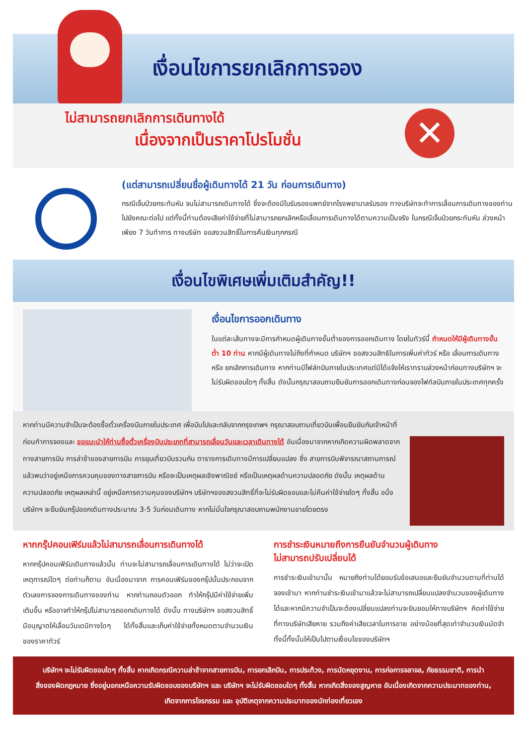เงื่อนไขการยกเลิกการจอง
✕
ไม่สามารถยกเลิกการเดินทางได้
เนื่องจากเป็นราคาโปรโมชั่น
(แต่สามารถเปลี่ยนชื่อผู้เดินทางได้ 21 วัน ก่อนการเดินทาง)
กรณีเจ็บป่วยกระทันหัน จนไม่สามารถเดินทางได้ ซึ่งจะต้องมีใบรับรองแพทย์จากโรงพยาบาลรับรอง ทางบริษัทจะทำการเลื่อนการเดินทางของท่านไปยังคณะต่อไป แต่ทั้งนี้ท่านต้องเสียค่าใช้จ่ายที่ไม่สามารถยกเลิกหรือเลื่อนการเดินทางได้ตามความเป็นจริง ในกรณีเจ็บป่วยกระทันหัน ล่วงหน้าเพียง 7 วันทำการ ทางบริษัท ขอสงวนสิทธิ์ในการคืนเงินทุกกรณี
เงื่อนไขพิเศษเพิ่มเติมสำคัญ!!
เงื่อนไขการออกเดินทาง
ในแต่ละเส้นทางจะมีการกำหนดผู้เดินทางขั้นต่ำของการออกเดินทาง โดยในทัวร์นี้ กำหนดให้มีผู้เดินทางขั้นต่ำ 10 ท่าน หากมีผู้เดินทางไม่ถึงที่กำหนด บริษัทฯ ขอสงวนสิทธิในการเพิ่มค่าทัวร์ หรือ เลื่อนการเดินทาง หรือ ยกเลิกการเดินทาง หากท่านมีไฟล์ทบินภายในประเทศแต่มิได้แจ้งให้เราทราบล่วงหน้าก่อนทางบริษัทฯ จะไม่รับผิดชอบใดๆ ทั้งสิ้น ดังนั้นกรุณาสอบถามยืนยันการออกเดินทางก่อนจองไฟท์ลบินภายในประเทศทุกครั้ง
หากท่านมีความจำเป็นจะต้องซื้อตั๋วเครื่องบินภายในประเทศ เพื่อบินไปและกลับจากกรุงเทพฯ กรุณาสอบถามเที่ยวบินเพื่อนยืนยันกับเจ้าหน้าที่ก่อนทำการจองและ ขอแนะนำให้ท่านซื้อตั๋วเครื่องบินประเภทที่สามารถเลื่อนวันและเวลาเดินทางได้ อันเนื่องมาจากหากเกิดความผิดพลาดจากทางสายการบิน การล่าช้าของสายการบิน การยุบเที่ยวบินรวมกัน ตารางการเดินทางมีการเปลี่ยนแปลง ซึ่ง สายการบินพิจารณาสถานการณ์แล้วพบว่าอยู่เหนือการควบคุมของทางสายการบิน หรือจะเป็นเหตุผลเชิงพาณิชย์ หรือเป็นเหตุผลด้านความปลอดภัย ดังนั้น เหตุผลด้านความปลอดภัย เหตุผลเหล่านี้ อยู่เหนือการความคุมของบริษัทฯ บริษัทฯของสงวนสิทธิ์ที่จะไม่รับผิดชอบและไม่คืนค่าใช้จ่ายใดๆ ทั้งสิ้น อนึ่ง บริษัทฯ จะยืนยันกรุ๊ปออกเดินทางประมาณ 3-5 วันก่อนเดินทาง หากไม่มั่นใจกรุณาสอบถามพนักงานขายโดยตรง
หากกรุ๊ปคอนเฟิร์มแล้วไม่สามารถเลื่อนการเดินทางได้
หากกรุ๊ปคอนเฟิร์มเดินทางแล้วนั้น ท่านจะไม่สามารถเลื่อนการเดินทางได้ ไม่ว่าจะเปิดเหตุการณ์ใดๆ ต่อท่านก็ตาม อันเนื่องมาจาก การคอนเฟิร์มของกรุ๊ปนั้นประกอบจากตัวเลขการจองการเดินทางของท่าน หากท่านถอนตัวออก ทำให้กรุ๊ปมีค่าใช้จ่ายเพิ่มเติมขึ้น หรืออาจทำให้กรุ๊ปไม่สามารถออกเดินทางได้ ดังนั้น ทางบริษัทฯ ขอสงวนสิทธิ์มีอนุญาตให้เลื่อนวันเดนิทางใดๆ ได้ทั้งสิ้นและเก็บค่าใช้จ่ายทั้งหมดตามจำนวนเงินของราคาทัวร์
การชำระเงินหมายถึงการยืนยันจำนวนผู้เดินทาง
ไม่สามารถปรับเปลี่ยนได้
การชำระเงินเข้ามานั้น หมายถึงท่านได้ยอมรับข้อเสนอและยืนยันจำนวนตามที่ท่านได้จองเข้ามา หากท่านชำระเงินเข้ามาแล้วจะไม่สามารถเปลี่ยนแปลงจำนวนของผู้เดินทางได้และหากมีความจำเป็นจะต้องเปลี่ยนแปลงท่านจะยินยอมให้ทางบริษัทฯ คิดค่าใช้จ่ายที่ทางบริษัทเสียหาย รวมถึงค่าเสียเวลาในการขาย อย่างน้อยที่สุดเท่าจำนวนเงินมัดจำ ทั้งนี้ทั้งนั้นให้เป็นไปตามเงื่อนไขของบริษัทฯ
บริษัทฯ จะไม่รับผิดชอบใดๆ ทั้งสิ้น หากเกิดกรณีความล่าช้าจากสายการบิน, การยกเลิกบิน, การประท้วง, การนัดหยุดงาน, การก่อการจลาจล, ภัยธรรมชาติ, การนำสิ่งของผิดกฎหมาย ซึ่งอยู่นอกเหนือความรับผิดชอบของบริษัทฯ และ บริษัทฯ จะไม่รับผิดชอบใดๆ ทั้งสิ้น หากเกิดสิ่งของสูญหาย อันเนื่องเกิดจากความประมาทของท่าน, เกิดจากการโจรกรรม และ อุบัติเหตุจากความประมาทของนักท่องเที่ยวเอง